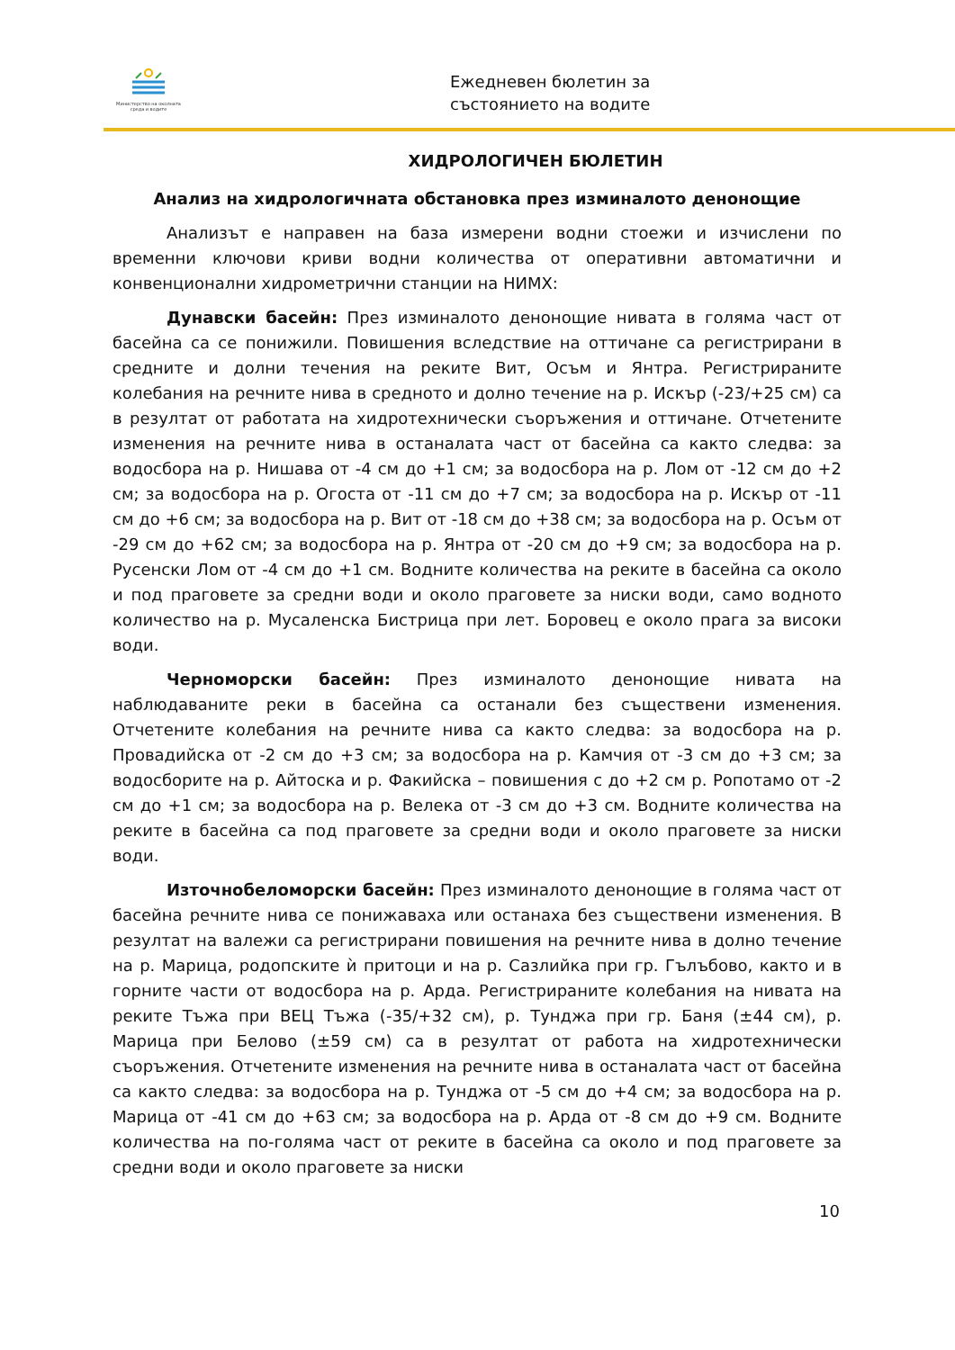Министерство на околната среда и водите
Ежедневен бюлетин за
състоянието на водите
ХИДРОЛОГИЧЕН БЮЛЕТИН
Анализ на хидрологичната обстановка през изминалото денонощие
Анализът е направен на база измерени водни стоежи и изчислени по временни ключови криви водни количества от оперативни автоматични и конвенционални хидрометрични станции на НИМХ:
Дунавски басейн: През изминалото денонощие нивата в голяма част от басейна са се понижили. Повишения вследствие на оттичане са регистрирани в средните и долни течения на реките Вит, Осъм и Янтра. Регистрираните колебания на речните нива в средното и долно течение на р. Искър (-23/+25 см) са в резултат от работата на хидротехнически съоръжения и оттичане. Отчетените изменения на речните нива в останалата част от басейна са както следва: за водосбора на р. Нишава от -4 см до +1 см; за водосбора на р. Лом от -12 см до +2 см; за водосбора на р. Огоста от -11 см до +7 см; за водосбора на р. Искър от -11 см до +6 см; за водосбора на р. Вит от -18 см до +38 см; за водосбора на р. Осъм от -29 см до +62 см; за водосбора на р. Янтра от -20 см до +9 см; за водосбора на р. Русенски Лом от -4 см до +1 см. Водните количества на реките в басейна са около и под праговете за средни води и около праговете за ниски води, само водното количество на р. Мусаленска Бистрица при лет. Боровец е около прага за високи води.
Черноморски басейн: През изминалото денонощие нивата на наблюдаваните реки в басейна са останали без съществени изменения. Отчетените колебания на речните нива са както следва: за водосбора на р. Провадийска от -2 см до +3 см; за водосбора на р. Камчия от -3 см до +3 см; за водосборите на р. Айтоска и р. Факийска – повишения с до +2 см р. Ропотамо от -2 см до +1 см; за водосбора на р. Велека от -3 см до +3 см. Водните количества на реките в басейна са под праговете за средни води и около праговете за ниски води.
Източнобеломорски басейн: През изминалото денонощие в голяма част от басейна речните нива се понижаваха или останаха без съществени изменения. В резултат на валежи са регистрирани повишения на речните нива в долно течение на р. Марица, родопските ѝ притоци и на р. Сазлийка при гр. Гълъбово, както и в горните части от водосбора на р. Арда. Регистрираните колебания на нивата на реките Тъжа при ВЕЦ Тъжа (-35/+32 см), р. Тунджа при гр. Баня (±44 см), р. Марица при Белово (±59 см) са в резултат от работа на хидротехнически съоръжения. Отчетените изменения на речните нива в останалата част от басейна са както следва: за водосбора на р. Тунджа от -5 см до +4 см; за водосбора на р. Марица от -41 см до +63 см; за водосбора на р. Арда от -8 см до +9 см. Водните количества на по-голяма част от реките в басейна са около и под праговете за средни води и около праговете за ниски
10